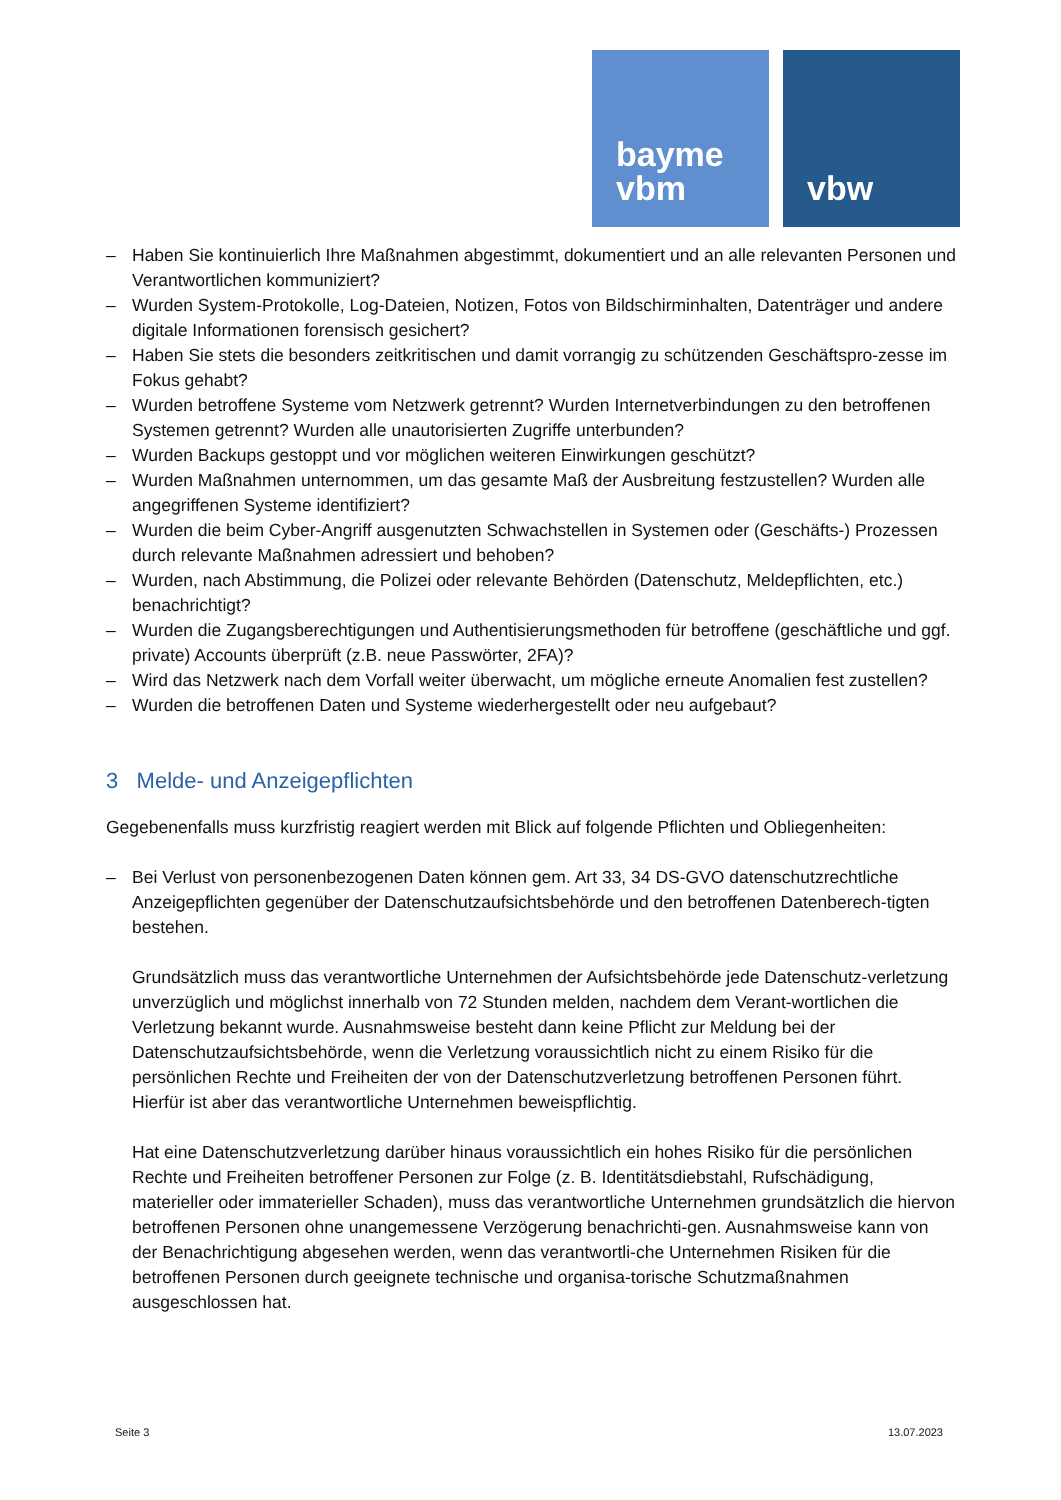bayme
vbm
vbw
– Haben Sie kontinuierlich Ihre Maßnahmen abgestimmt, dokumentiert und an alle relevanten Personen und Verantwortlichen kommuniziert?
– Wurden System-Protokolle, Log-Dateien, Notizen, Fotos von Bildschirminhalten, Datenträger und andere digitale Informationen forensisch gesichert?
– Haben Sie stets die besonders zeitkritischen und damit vorrangig zu schützenden Geschäftspro-zesse im Fokus gehabt?
– Wurden betroffene Systeme vom Netzwerk getrennt? Wurden Internetverbindungen zu den betroffenen Systemen getrennt? Wurden alle unautorisierten Zugriffe unterbunden?
– Wurden Backups gestoppt und vor möglichen weiteren Einwirkungen geschützt?
– Wurden Maßnahmen unternommen, um das gesamte Maß der Ausbreitung festzustellen? Wurden alle angegriffenen Systeme identifiziert?
– Wurden die beim Cyber-Angriff ausgenutzten Schwachstellen in Systemen oder (Geschäfts-) Prozessen durch relevante Maßnahmen adressiert und behoben?
– Wurden, nach Abstimmung, die Polizei oder relevante Behörden (Datenschutz, Meldepflichten, etc.) benachrichtigt?
– Wurden die Zugangsberechtigungen und Authentisierungsmethoden für betroffene (geschäftliche und ggf. private) Accounts überprüft (z.B. neue Passwörter, 2FA)?
– Wird das Netzwerk nach dem Vorfall weiter überwacht, um mögliche erneute Anomalien fest zustellen?
– Wurden die betroffenen Daten und Systeme wiederhergestellt oder neu aufgebaut?
3 Melde- und Anzeigepflichten
Gegebenenfalls muss kurzfristig reagiert werden mit Blick auf folgende Pflichten und Obliegenheiten:
– Bei Verlust von personenbezogenen Daten können gem. Art 33, 34 DS-GVO datenschutzrechtliche Anzeigepflichten gegenüber der Datenschutzaufsichtsbehörde und den betroffenen Datenberech-tigten bestehen.
Grundsätzlich muss das verantwortliche Unternehmen der Aufsichtsbehörde jede Datenschutz-verletzung unverzüglich und möglichst innerhalb von 72 Stunden melden, nachdem dem Verant-wortlichen die Verletzung bekannt wurde. Ausnahmsweise besteht dann keine Pflicht zur Meldung bei der Datenschutzaufsichtsbehörde, wenn die Verletzung voraussichtlich nicht zu einem Risiko für die persönlichen Rechte und Freiheiten der von der Datenschutzverletzung betroffenen Personen führt. Hierfür ist aber das verantwortliche Unternehmen beweispflichtig.
Hat eine Datenschutzverletzung darüber hinaus voraussichtlich ein hohes Risiko für die persönlichen Rechte und Freiheiten betroffener Personen zur Folge (z. B. Identitätsdiebstahl, Rufschädigung, materieller oder immaterieller Schaden), muss das verantwortliche Unternehmen grundsätzlich die hiervon betroffenen Personen ohne unangemessene Verzögerung benachrichti-gen. Ausnahmsweise kann von der Benachrichtigung abgesehen werden, wenn das verantwortli-che Unternehmen Risiken für die betroffenen Personen durch geeignete technische und organisa-torische Schutzmaßnahmen ausgeschlossen hat.
Seite 3 13.07.2023